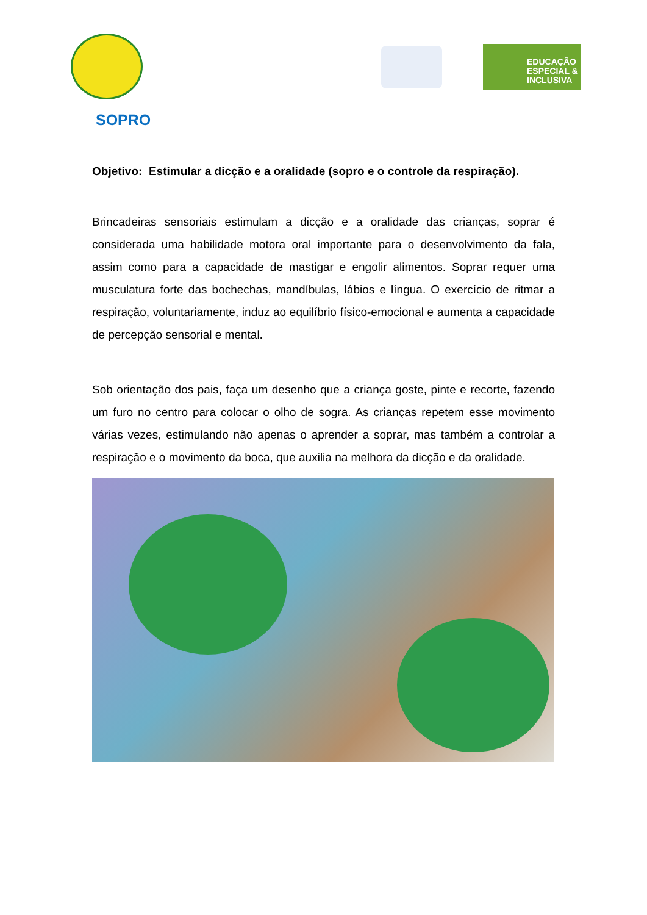EDUCAÇÃO ESPECIAL & INCLUSIVA
SOPRO
Objetivo: Estimular a dicção e a oralidade (sopro e o controle da respiração).
Brincadeiras sensoriais estimulam a dicção e a oralidade das crianças, soprar é considerada uma habilidade motora oral importante para o desenvolvimento da fala, assim como para a capacidade de mastigar e engolir alimentos. Soprar requer uma musculatura forte das bochechas, mandíbulas, lábios e língua. O exercício de ritmar a respiração, voluntariamente, induz ao equilíbrio físico-emocional e aumenta a capacidade de percepção sensorial e mental.
Sob orientação dos pais, faça um desenho que a criança goste, pinte e recorte, fazendo um furo no centro para colocar o olho de sogra. As crianças repetem esse movimento várias vezes, estimulando não apenas o aprender a soprar, mas também a controlar a respiração e o movimento da boca, que auxilia na melhora da dicção e da oralidade.